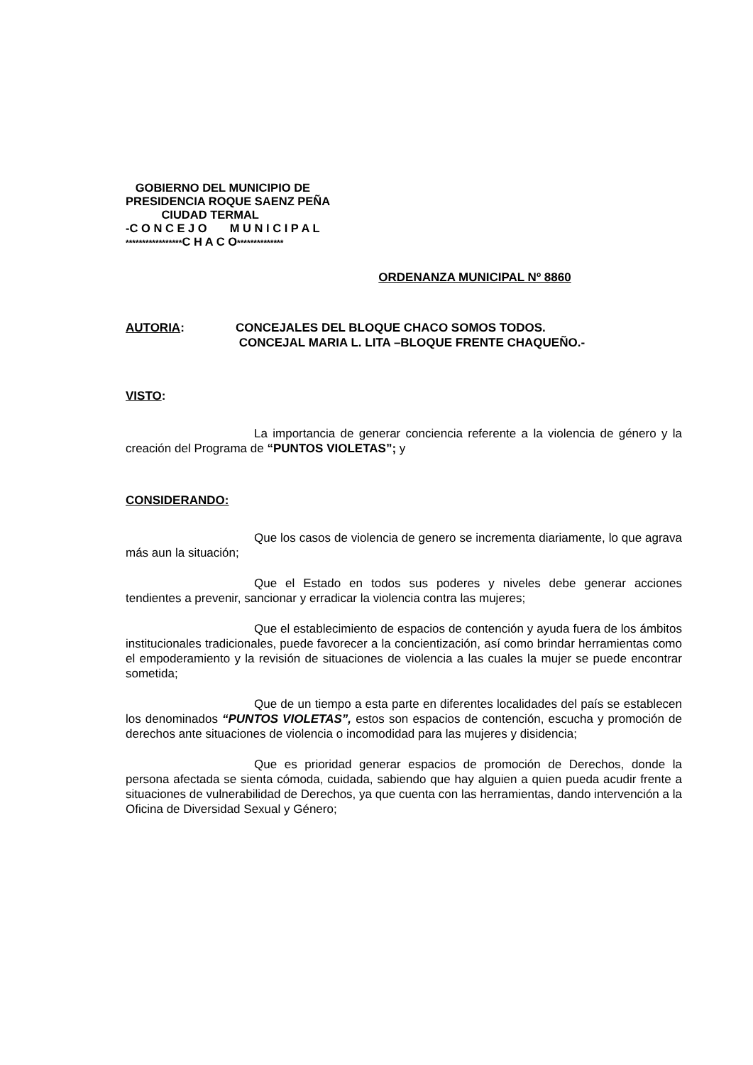GOBIERNO DEL MUNICIPIO DE
PRESIDENCIA ROQUE SAENZ PEÑA
CIUDAD TERMAL
-C O N C E J O M U N I C I P A L
*****************C H A C O**************
ORDENANZA MUNICIPAL Nº 8860
AUTORIA: CONCEJALES DEL BLOQUE CHACO SOMOS TODOS.
CONCEJAL MARIA L. LITA –BLOQUE FRENTE CHAQUEÑO.-
VISTO:
La importancia de generar conciencia referente a la violencia de género y la creación del Programa de “PUNTOS VIOLETAS”; y
CONSIDERANDO:
Que los casos de violencia de genero se incrementa diariamente, lo que agrava más aun la situación;
Que el Estado en todos sus poderes y niveles debe generar acciones tendientes a prevenir, sancionar y erradicar la violencia contra las mujeres;
Que el establecimiento de espacios de contención y ayuda fuera de los ámbitos institucionales tradicionales, puede favorecer a la concientización, así como brindar herramientas como el empoderamiento y la revisión de situaciones de violencia a las cuales la mujer se puede encontrar sometida;
Que de un tiempo a esta parte en diferentes localidades del país se establecen los denominados “PUNTOS VIOLETAS”, estos son espacios de contención, escucha y promoción de derechos ante situaciones de violencia o incomodidad para las mujeres y disidencia;
Que es prioridad generar espacios de promoción de Derechos, donde la persona afectada se sienta cómoda, cuidada, sabiendo que hay alguien a quien pueda acudir frente a situaciones de vulnerabilidad de Derechos, ya que cuenta con las herramientas, dando intervención a la Oficina de Diversidad Sexual y Género;